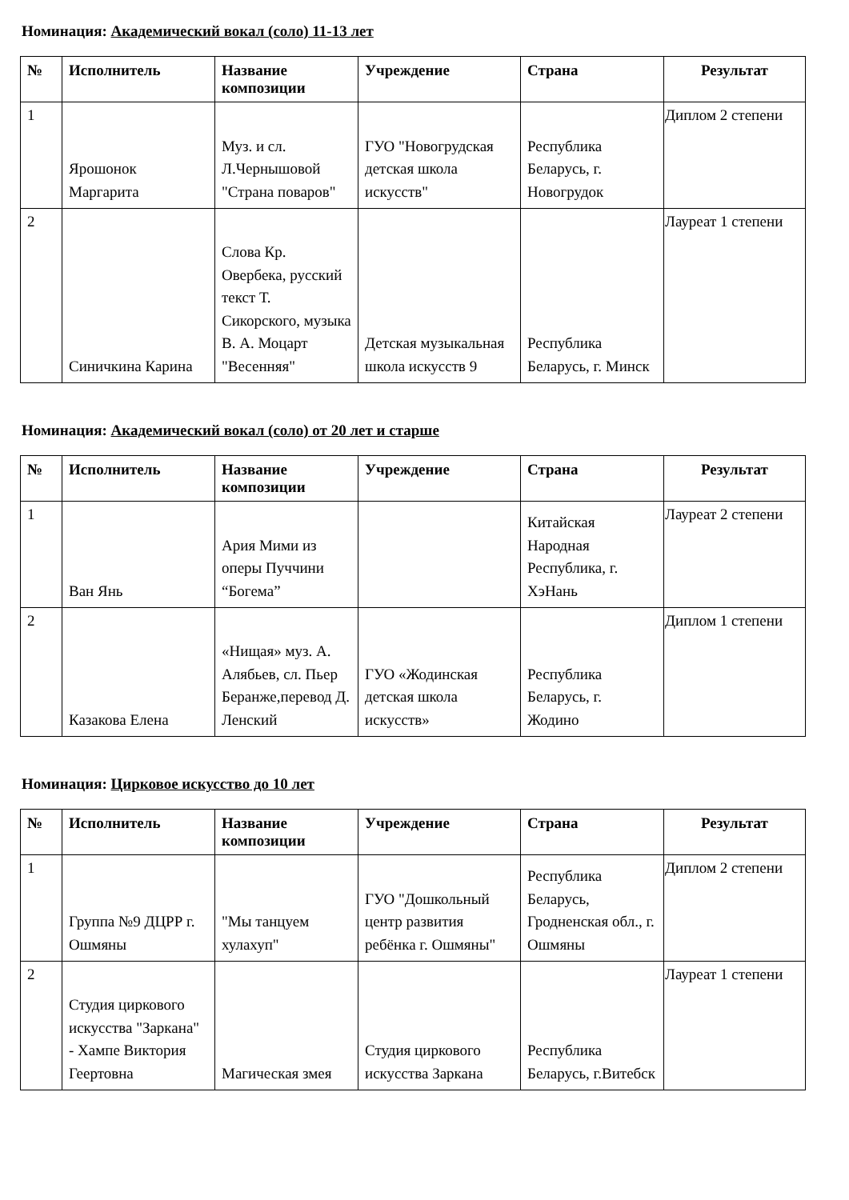Номинация: Академический вокал (соло) 11-13 лет
| № | Исполнитель | Название композиции | Учреждение | Страна | Результат |
| --- | --- | --- | --- | --- | --- |
| 1 | Ярошонок Маргарита | Муз. и сл. Л.Чернышовой "Страна поваров" | ГУО "Новогрудская детская школа искусств" | Республика Беларусь, г. Новогрудок | Диплом 2 степени |
| 2 | Синичкина Карина | Слова Кр. Овербека, русский текст Т. Сикорского, музыка В. А. Моцарт "Весенняя" | Детская музыкальная школа искусств 9 | Республика Беларусь, г. Минск | Лауреат 1 степени |
Номинация: Академический вокал (соло) от 20 лет и старше
| № | Исполнитель | Название композиции | Учреждение | Страна | Результат |
| --- | --- | --- | --- | --- | --- |
| 1 | Ван Янь | Ария Мими из оперы Пуччини “Богема” | | Китайская Народная Республика, г. ХэНань | Лауреат 2 степени |
| 2 | Казакова Елена | «Нищая» муз. А. Алябьев, сл. Пьер Беранже,перевод Д. Ленский | ГУО «Жодинская детская школа искусств» | Республика Беларусь, г. Жодино | Диплом 1 степени |
Номинация: Цирковое искусство до 10 лет
| № | Исполнитель | Название композиции | Учреждение | Страна | Результат |
| --- | --- | --- | --- | --- | --- |
| 1 | Группа №9 ДЦРР г. Ошмяны | "Мы танцуем хулахуп" | ГУО "Дошкольный центр развития ребёнка г. Ошмяны" | Республика Беларусь, Гродненская обл., г. Ошмяны | Диплом 2 степени |
| 2 | Студия циркового искусства "Заркана" - Хампе Виктория Геертовна | Магическая змея | Студия циркового искусства Заркана | Республика Беларусь, г.Витебск | Лауреат 1 степени |